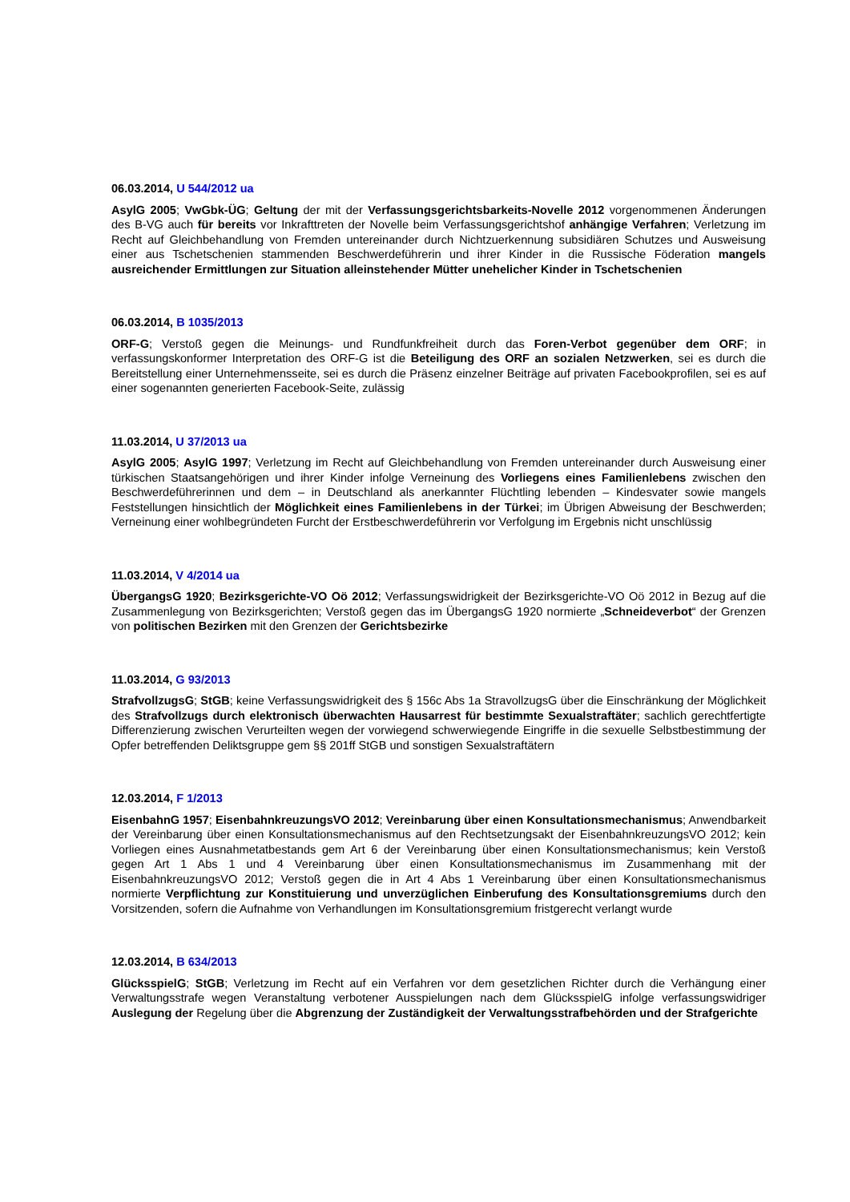06.03.2014, U 544/2012 ua
AsylG 2005; VwGbk-ÜG; Geltung der mit der Verfassungsgerichtsbarkeits-Novelle 2012 vorgenommenen Änderungen des B-VG auch für bereits vor Inkrafttreten der Novelle beim Verfassungsgerichtshof anhängige Verfahren; Verletzung im Recht auf Gleichbehandlung von Fremden untereinander durch Nichtzuerkennung subsidiären Schutzes und Ausweisung einer aus Tschetschenien stammenden Beschwerdeführerin und ihrer Kinder in die Russische Föderation mangels ausreichender Ermittlungen zur Situation alleinstehender Mütter unehelicher Kinder in Tschetschenien
06.03.2014, B 1035/2013
ORF-G; Verstoß gegen die Meinungs- und Rundfunkfreiheit durch das Foren-Verbot gegenüber dem ORF; in verfassungskonformer Interpretation des ORF-G ist die Beteiligung des ORF an sozialen Netzwerken, sei es durch die Bereitstellung einer Unternehmensseite, sei es durch die Präsenz einzelner Beiträge auf privaten Facebookprofilen, sei es auf einer sogenannten generierten Facebook-Seite, zulässig
11.03.2014, U 37/2013 ua
AsylG 2005; AsylG 1997; Verletzung im Recht auf Gleichbehandlung von Fremden untereinander durch Ausweisung einer türkischen Staatsangehörigen und ihrer Kinder infolge Verneinung des Vorliegens eines Familienlebens zwischen den Beschwerdeführerinnen und dem – in Deutschland als anerkannter Flüchtling lebenden – Kindesvater sowie mangels Feststellungen hinsichtlich der Möglichkeit eines Familienlebens in der Türkei; im Übrigen Abweisung der Beschwerden; Verneinung einer wohlbegründeten Furcht der Erstbeschwerdeführerin vor Verfolgung im Ergebnis nicht unschlüssig
11.03.2014, V 4/2014 ua
ÜbergangsG 1920; Bezirksgerichte-VO Oö 2012; Verfassungswidrigkeit der Bezirksgerichte-VO Oö 2012 in Bezug auf die Zusammenlegung von Bezirksgerichten; Verstoß gegen das im ÜbergangsG 1920 normierte „Schneideverbot“ der Grenzen von politischen Bezirken mit den Grenzen der Gerichtsbezirke
11.03.2014, G 93/2013
StrafvollzugsG; StGB; keine Verfassungswidrigkeit des § 156c Abs 1a StravollzugsG über die Einschränkung der Möglichkeit des Strafvollzugs durch elektronisch überwachten Hausarrest für bestimmte Sexualstraftäter; sachlich gerechtfertigte Differenzierung zwischen Verurteilten wegen der vorwiegend schwerwiegende Eingriffe in die sexuelle Selbstbestimmung der Opfer betreffenden Deliktsgruppe gem §§ 201ff StGB und sonstigen Sexualstraftätern
12.03.2014, F 1/2013
EisenbahnG 1957; EisenbahnkreuzungsVO 2012; Vereinbarung über einen Konsultationsmechanismus; Anwendbarkeit der Vereinbarung über einen Konsultationsmechanismus auf den Rechtsetzungsakt der EisenbahnkreuzungsVO 2012; kein Vorliegen eines Ausnahmetatbestands gem Art 6 der Vereinbarung über einen Konsultationsmechanismus; kein Verstoß gegen Art 1 Abs 1 und 4 Vereinbarung über einen Konsultationsmechanismus im Zusammenhang mit der EisenbahnkreuzungsVO 2012; Verstoß gegen die in Art 4 Abs 1 Vereinbarung über einen Konsultationsmechanismus normierte Verpflichtung zur Konstituierung und unverzüglichen Einberufung des Konsultationsgremiums durch den Vorsitzenden, sofern die Aufnahme von Verhandlungen im Konsultationsgremium fristgerecht verlangt wurde
12.03.2014, B 634/2013
GlücksspielG; StGB; Verletzung im Recht auf ein Verfahren vor dem gesetzlichen Richter durch die Verhängung einer Verwaltungsstrafe wegen Veranstaltung verbotener Ausspielungen nach dem GlücksspielG infolge verfassungswidriger Auslegung der Regelung über die Abgrenzung der Zuständigkeit der Verwaltungsstrafbehörden und der Strafgerichte